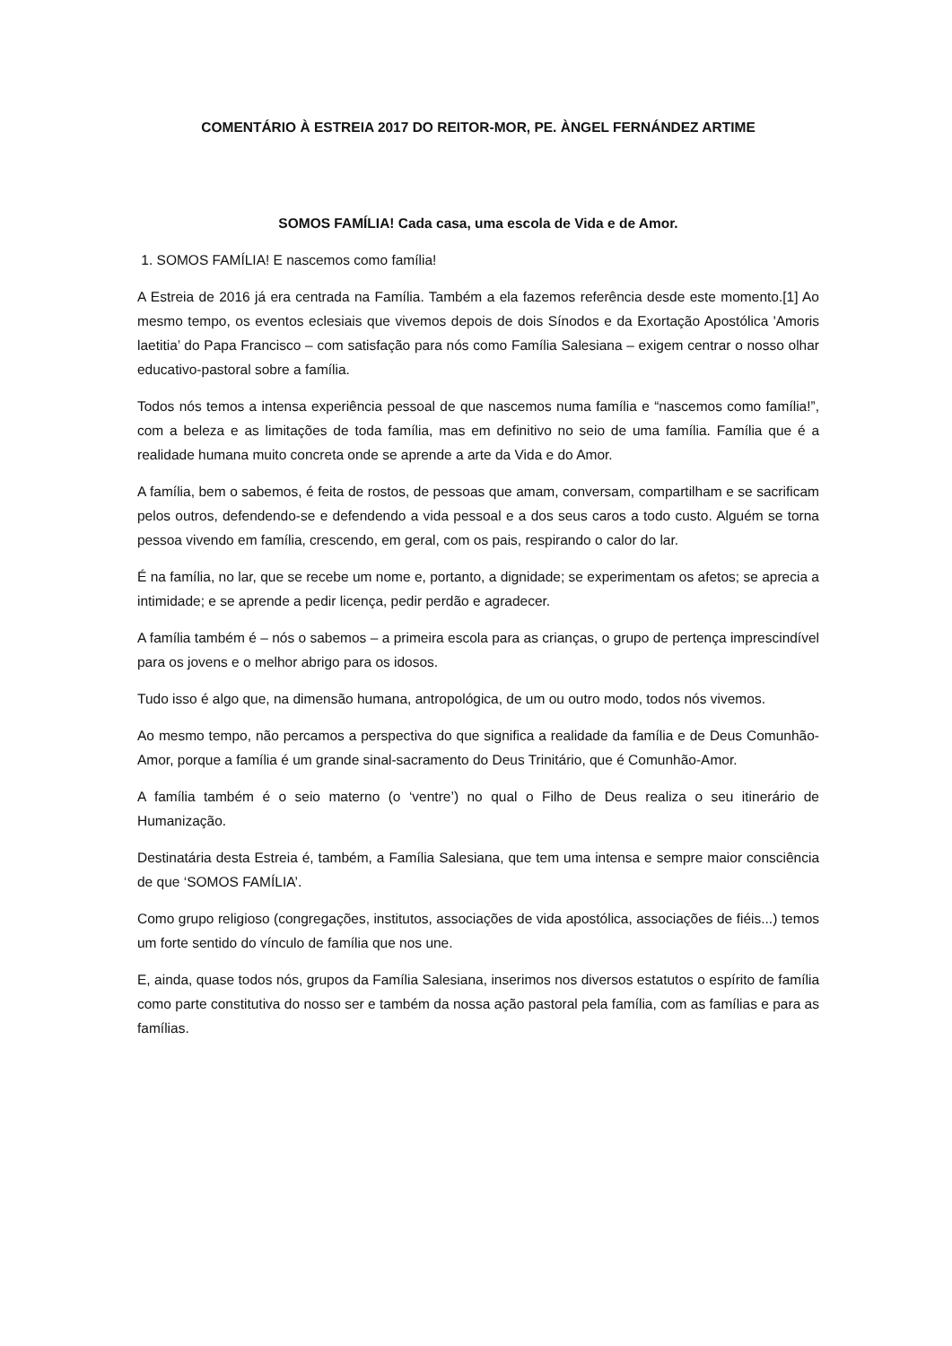COMENTÁRIO À ESTREIA 2017 DO REITOR-MOR, PE. ÀNGEL FERNÁNDEZ ARTIME
SOMOS FAMÍLIA! Cada casa, uma escola de Vida e de Amor.
1. SOMOS FAMÍLIA! E nascemos como família!
A Estreia de 2016 já era centrada na Família. Também a ela fazemos referência desde este momento.[1] Ao mesmo tempo, os eventos eclesiais que vivemos depois de dois Sínodos e da Exortação Apostólica 'Amoris laetitia’ do Papa Francisco – com satisfação para nós como Família Salesiana – exigem centrar o nosso olhar educativo-pastoral sobre a família.
Todos nós temos a intensa experiência pessoal de que nascemos numa família e “nascemos como família!”, com a beleza e as limitações de toda família, mas em definitivo no seio de uma família. Família que é a realidade humana muito concreta onde se aprende a arte da Vida e do Amor.
A família, bem o sabemos, é feita de rostos, de pessoas que amam, conversam, compartilham e se sacrificam pelos outros, defendendo-se e defendendo a vida pessoal e a dos seus caros a todo custo. Alguém se torna pessoa vivendo em família, crescendo, em geral, com os pais, respirando o calor do lar.
É na família, no lar, que se recebe um nome e, portanto, a dignidade; se experimentam os afetos; se aprecia a intimidade; e se aprende a pedir licença, pedir perdão e agradecer.
A família também é – nós o sabemos – a primeira escola para as crianças, o grupo de pertença imprescindível para os jovens e o melhor abrigo para os idosos.
Tudo isso é algo que, na dimensão humana, antropológica, de um ou outro modo, todos nós vivemos.
Ao mesmo tempo, não percamos a perspectiva do que significa a realidade da família e de Deus Comunhão-Amor, porque a família é um grande sinal-sacramento do Deus Trinitário, que é Comunhão-Amor.
A família também é o seio materno (o ‘ventre’) no qual o Filho de Deus realiza o seu itinerário de Humanização.
Destinatária desta Estreia é, também, a Família Salesiana, que tem uma intensa e sempre maior consciência de que ‘SOMOS FAMÍLIA’.
Como grupo religioso (congregações, institutos, associações de vida apostólica, associações de fiéis...) temos um forte sentido do vínculo de família que nos une.
E, ainda, quase todos nós, grupos da Família Salesiana, inserimos nos diversos estatutos o espírito de família como parte constitutiva do nosso ser e também da nossa ação pastoral pela família, com as famílias e para as famílias.